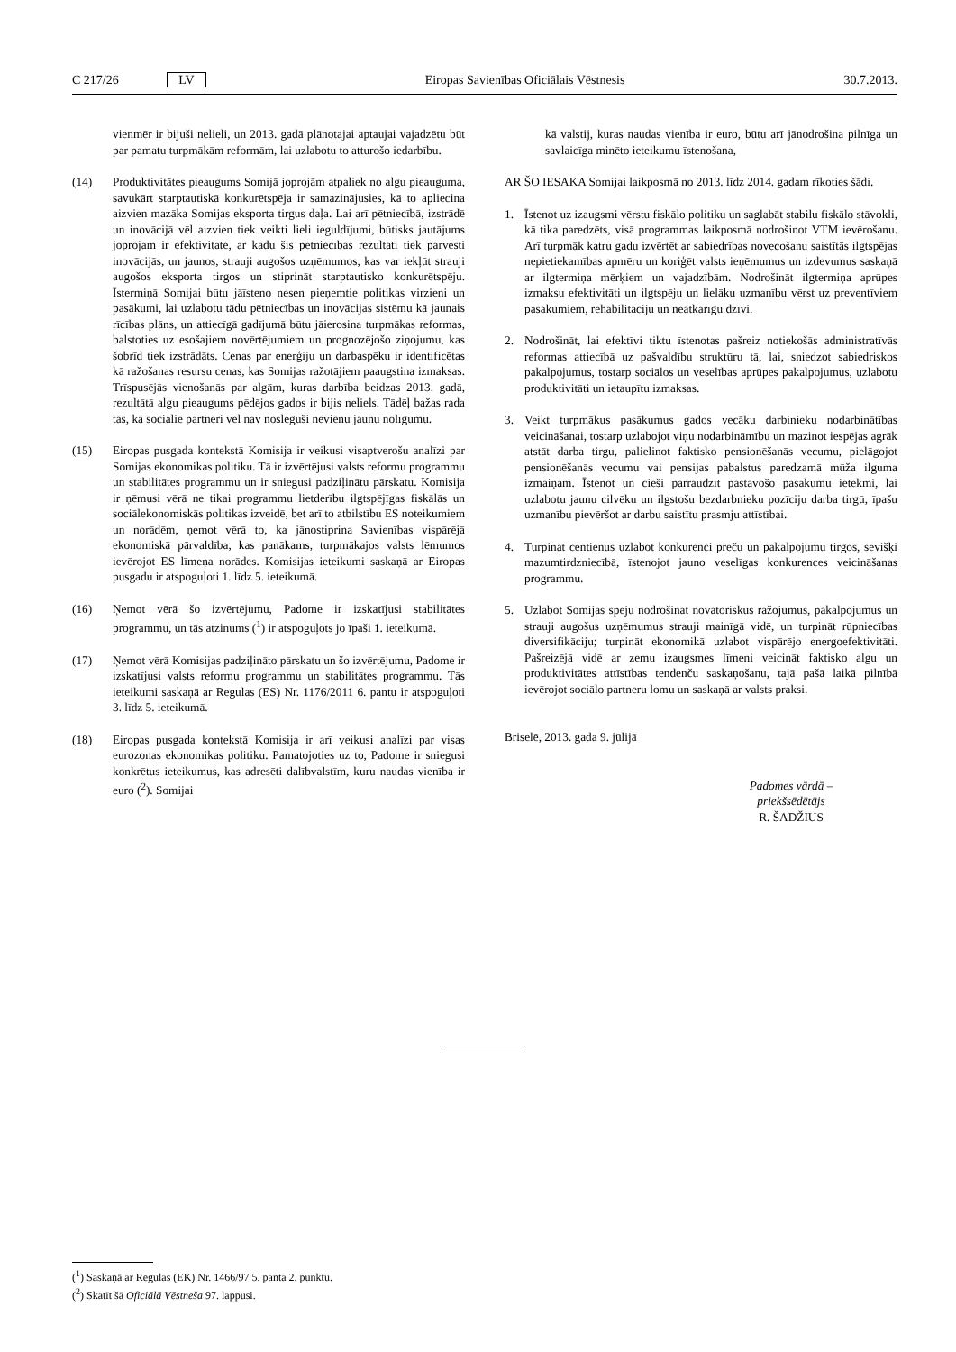C 217/26 LV Eiropas Savienības Oficiālais Vēstnesis 30.7.2013.
vienmēr ir bijuši nelieli, un 2013. gadā plānotajai aptaujai vajadzētu būt par pamatu turpmākām reformām, lai uzlabotu to atturošo iedarbību.
(14) Produktivitātes pieaugums Somijā joprojām atpaliek no algu pieauguma, savukārt starptautiskā konkurētspēja ir samazinājusies, kā to apliecina aizvien mazāka Somijas eksporta tirgus daļa. Lai arī pētniecībā, izstrādē un inovācijā vēl aizvien tiek veikti lieli ieguldījumi, būtisks jautājums joprojām ir efektivitāte, ar kādu šīs pētniecības rezultāti tiek pārvēsti inovācijās, un jaunos, strauji augošos uzņēmumos, kas var iekļūt strauji augošos eksporta tirgos un stiprināt starptautisko konkurētspēju. Īstermiņā Somijai būtu jāīsteno nesen pieņemtie politikas virzieni un pasākumi, lai uzlabotu tādu pētniecības un inovācijas sistēmu kā jaunais rīcības plāns, un attiecīgā gadījumā būtu jāierosina turpmākas reformas, balstoties uz esošajiem novērtējumiem un prognozējošo ziņojumu, kas šobrīd tiek izstrādāts. Cenas par enerģiju un darbaspēku ir identificētas kā ražošanas resursu cenas, kas Somijas ražotājiem paaugstina izmaksas. Trīspusējās vienošanās par algām, kuras darbība beidzas 2013. gadā, rezultātā algu pieaugums pēdējos gados ir bijis neliels. Tādēļ bažas rada tas, ka sociālie partneri vēl nav noslēguši nevienu jaunu nolīgumu.
(15) Eiropas pusgada kontekstā Komisija ir veikusi visaptverošu analīzi par Somijas ekonomikas politiku. Tā ir izvērtējusi valsts reformu programmu un stabilitātes programmu un ir sniegusi padziļinātu pārskatu. Komisija ir ņēmusi vērā ne tikai programmu lietderību ilgtspējīgas fiskālās un sociālekonomiskās politikas izveidē, bet arī to atbilstību ES noteikumiem un norādēm, ņemot vērā to, ka jānostiprina Savienības vispārējā ekonomiskā pārvaldība, kas panākams, turpmākajos valsts lēmumos ievērojot ES līmeņa norādes. Komisijas ieteikumi saskaņā ar Eiropas pusgadu ir atspoguļoti 1. līdz 5. ieteikumā.
(16) Ņemot vērā šo izvērtējumu, Padome ir izskatījusi stabilitātes programmu, un tās atzinums (<sup>1</sup>) ir atspoguļots jo īpaši 1. ieteikumā.
(17) Ņemot vērā Komisijas padziļināto pārskatu un šo izvērtējumu, Padome ir izskatījusi valsts reformu programmu un stabilitātes programmu. Tās ieteikumi saskaņā ar Regulas (ES) Nr. 1176/2011 6. pantu ir atspoguļoti 3. līdz 5. ieteikumā.
(18) Eiropas pusgada kontekstā Komisija ir arī veikusi analīzi par visas eurozonas ekonomikas politiku. Pamatojoties uz to, Padome ir sniegusi konkrētus ieteikumus, kas adresēti dalībvalstīm, kuru naudas vienība ir euro (<sup>2</sup>). Somijai
kā valstij, kuras naudas vienība ir euro, būtu arī jānodrošina pilnīga un savlaicīga minēto ieteikumu īstenošana,
AR ŠO IESAKA Somijai laikposmā no 2013. līdz 2014. gadam rīkoties šādi.
1. Īstenot uz izaugsmi vērstu fiskālo politiku un saglabāt stabilu fiskālo stāvokli, kā tika paredzēts, visā programmas laikposmā nodrošinot VTM ievērošanu. Arī turpmāk katru gadu izvērtēt ar sabiedrības novecošanu saistītās ilgtspējas nepietiekamības apmēru un koriģēt valsts ieņēmumus un izdevumus saskaņā ar ilgtermiņa mērķiem un vajadzībām. Nodrošināt ilgtermiņa aprūpes izmaksu efektivitāti un ilgtspēju un lielāku uzmanību vērst uz preventīviem pasākumiem, rehabilitāciju un neatkarīgu dzīvi.
2. Nodrošināt, lai efektīvi tiktu īstenotas pašreiz notiekošās administratīvās reformas attiecībā uz pašvaldību struktūru tā, lai, sniedzot sabiedriskos pakalpojumus, tostarp sociālos un veselības aprūpes pakalpojumus, uzlabotu produktivitāti un ietaupītu izmaksas.
3. Veikt turpmākus pasākumus gados vecāku darbinieku nodarbinātības veicināšanai, tostarp uzlabojot viņu nodarbināmību un mazinot iespējas agrāk atstāt darba tirgu, palielinot faktisko pensionēšanās vecumu, pielāgojot pensionēšanās vecumu vai pensijas pabalstus paredzamā mūža ilguma izmaiņām. Īstenot un cieši pārraudzīt pastāvošo pasākumu ietekmi, lai uzlabotu jaunu cilvēku un ilgstošu bezdarbnieku pozīciju darba tirgū, īpašu uzmanību pievēršot ar darbu saistītu prasmju attīstībai.
4. Turpināt centienus uzlabot konkurenci preču un pakalpojumu tirgos, sevišķi mazumtirdzniecībā, īstenojot jauno veselīgas konkurences veicināšanas programmu.
5. Uzlabot Somijas spēju nodrošināt novatoriskus ražojumus, pakalpojumus un strauji augošus uzņēmumus strauji mainīgā vidē, un turpināt rūpniecības diversifikāciju; turpināt ekonomikā uzlabot vispārējo energoefektivitāti. Pašreizējā vidē ar zemu izaugsmes līmeni veicināt faktisko algu un produktivitātes attīstības tendenču saskaņošanu, tajā pašā laikā pilnībā ievērojot sociālo partneru lomu un saskaņā ar valsts praksi.
Briselē, 2013. gada 9. jūlijā
Padomes vārdā –
priekšsēdētājs
R. ŠADŽIUS
(<sup>1</sup>) Saskaņā ar Regulas (EK) Nr. 1466/97 5. panta 2. punktu.
(<sup>2</sup>) Skatīt šā Oficiālā Vēstneša 97. lappusi.